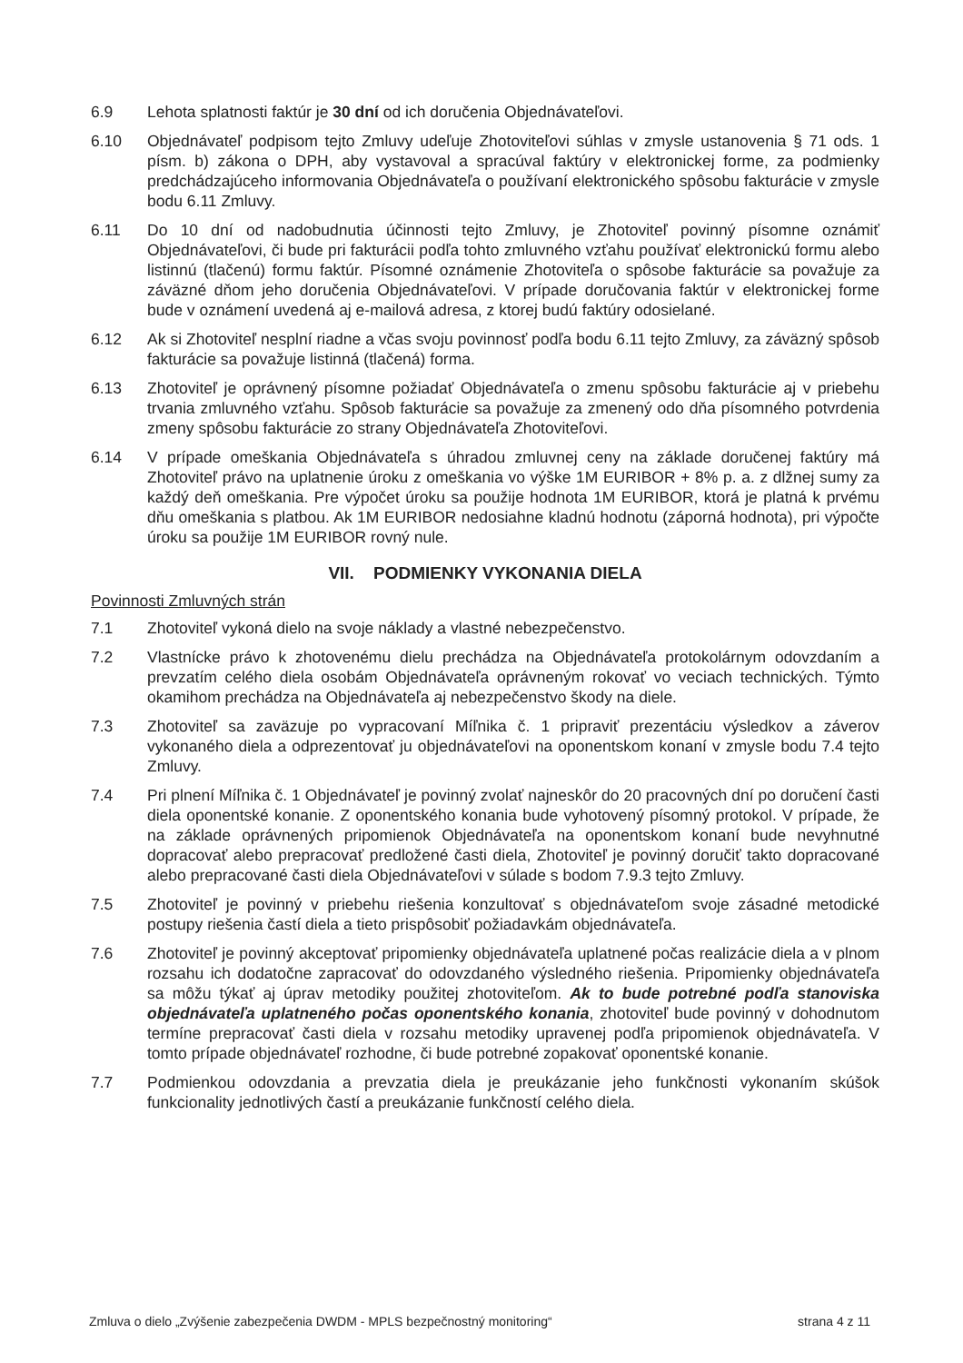6.9 Lehota splatnosti faktúr je 30 dní od ich doručenia Objednávateľovi.
6.10 Objednávateľ podpisom tejto Zmluvy udeľuje Zhotoviteľovi súhlas v zmysle ustanovenia § 71 ods. 1 písm. b) zákona o DPH, aby vystavoval a spracúval faktúry v elektronickej forme, za podmienky predchádzajúceho informovania Objednávateľa o používaní elektronického spôsobu fakturácie v zmysle bodu 6.11 Zmluvy.
6.11 Do 10 dní od nadobudnutia účinnosti tejto Zmluvy, je Zhotoviteľ povinný písomne oznámiť Objednávateľovi, či bude pri fakturácii podľa tohto zmluvného vzťahu používať elektronickú formu alebo listinnú (tlačenú) formu faktúr. Písomné oznámenie Zhotoviteľa o spôsobe fakturácie sa považuje za záväzné dňom jeho doručenia Objednávateľovi. V prípade doručovania faktúr v elektronickej forme bude v oznámení uvedená aj e-mailová adresa, z ktorej budú faktúry odosielané.
6.12 Ak si Zhotoviteľ nesplní riadne a včas svoju povinnosť podľa bodu 6.11 tejto Zmluvy, za záväzný spôsob fakturácie sa považuje listinná (tlačená) forma.
6.13 Zhotoviteľ je oprávnený písomne požiadať Objednávateľa o zmenu spôsobu fakturácie aj v priebehu trvania zmluvného vzťahu. Spôsob fakturácie sa považuje za zmenený odo dňa písomného potvrdenia zmeny spôsobu fakturácie zo strany Objednávateľa Zhotoviteľovi.
6.14 V prípade omeškania Objednávateľa s úhradou zmluvnej ceny na základe doručenej faktúry má Zhotoviteľ právo na uplatnenie úroku z omeškania vo výške 1M EURIBOR + 8% p. a. z dlžnej sumy za každý deň omeškania. Pre výpočet úroku sa použije hodnota 1M EURIBOR, ktorá je platná k prvému dňu omeškania s platbou. Ak 1M EURIBOR nedosiahne kladnú hodnotu (záporná hodnota), pri výpočte úroku sa použije 1M EURIBOR rovný nule.
VII. PODMIENKY VYKONANIA DIELA
Povinnosti Zmluvných strán
7.1 Zhotoviteľ vykoná dielo na svoje náklady a vlastné nebezpečenstvo.
7.2 Vlastnícke právo k zhotovenému dielu prechádza na Objednávateľa protokolárnym odovzdaním a prevzatím celého diela osobám Objednávateľa oprávneným rokovať vo veciach technických. Týmto okamihom prechádza na Objednávateľa aj nebezpečenstvo škody na diele.
7.3 Zhotoviteľ sa zaväzuje po vypracovaní Míľnika č. 1 pripraviť prezentáciu výsledkov a záverov vykonaného diela a odprezentovať ju objednávateľovi na oponentskom konaní v zmysle bodu 7.4 tejto Zmluvy.
7.4 Pri plnení Míľnika č. 1 Objednávateľ je povinný zvolať najneskôr do 20 pracovných dní po doručení časti diela oponentské konanie. Z oponentského konania bude vyhotovený písomný protokol. V prípade, že na základe oprávnených pripomienok Objednávateľa na oponentskom konaní bude nevyhnutné dopracovať alebo prepracovať predložené časti diela, Zhotoviteľ je povinný doručiť takto dopracované alebo prepracované časti diela Objednávateľovi v súlade s bodom 7.9.3 tejto Zmluvy.
7.5 Zhotoviteľ je povinný v priebehu riešenia konzultovať s objednávateľom svoje zásadné metodické postupy riešenia častí diela a tieto prispôsobiť požiadavkám objednávateľa.
7.6 Zhotoviteľ je povinný akceptovať pripomienky objednávateľa uplatnené počas realizácie diela a v plnom rozsahu ich dodatočne zapracovať do odovzdaného výsledného riešenia. Pripomienky objednávateľa sa môžu týkať aj úprav metodiky použitej zhotoviteľom. Ak to bude potrebné podľa stanoviska objednávateľa uplatneného počas oponentského konania, zhotoviteľ bude povinný v dohodnutom termíne prepracovať časti diela v rozsahu metodiky upravenej podľa pripomienok objednávateľa. V tomto prípade objednávateľ rozhodne, či bude potrebné zopakovať oponentské konanie.
7.7 Podmienkou odovzdania a prevzatia diela je preukázanie jeho funkčnosti vykonaním skúšok funkcionality jednotlivých častí a preukázanie funkčností celého diela.
Zmluva o dielo „Zvýšenie zabezpečenia DWDM - MPLS bezpečnostný monitoring“strana 4 z 11